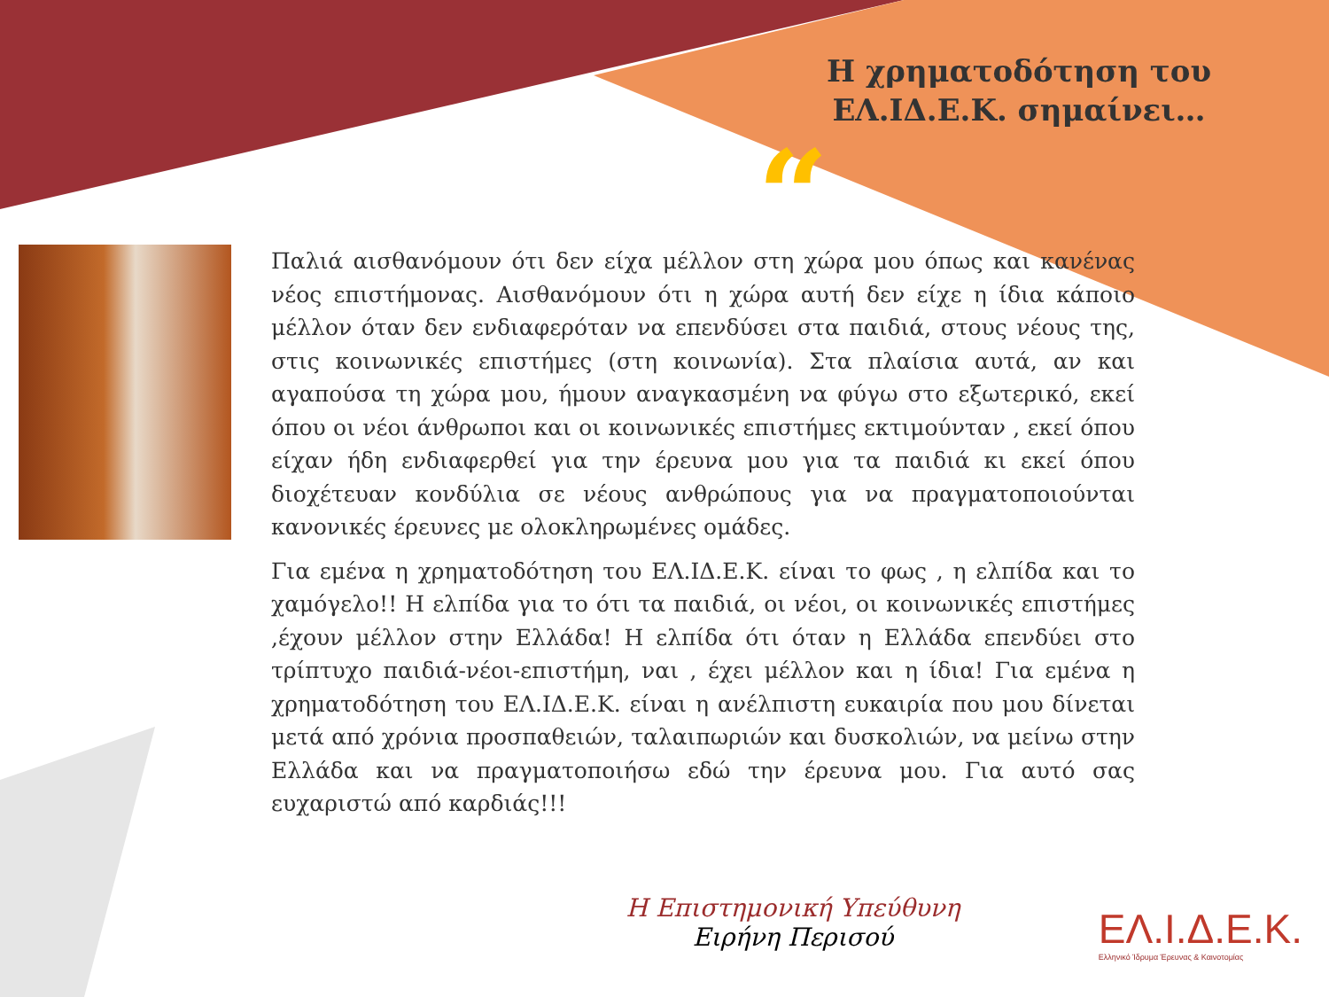Η χρηματοδότηση του ΕΛ.ΙΔ.Ε.Κ. σημαίνει…
“
Παλιά αισθανόμουν ότι δεν είχα μέλλον στη χώρα μου όπως και κανένας νέος επιστήμονας. Αισθανόμουν ότι η χώρα αυτή δεν είχε η ίδια κάποιο μέλλον όταν δεν ενδιαφερόταν να επενδύσει στα παιδιά, στους νέους της, στις κοινωνικές επιστήμες (στη κοινωνία). Στα πλαίσια αυτά, αν και αγαπούσα τη χώρα μου, ήμουν αναγκασμένη να φύγω στο εξωτερικό, εκεί όπου οι νέοι άνθρωποι και οι κοινωνικές επιστήμες εκτιμούνταν , εκεί όπου είχαν ήδη ενδιαφερθεί για την έρευνα μου για τα παιδιά κι εκεί όπου διοχέτευαν κονδύλια σε νέους ανθρώπους για να πραγματοποιούνται κανονικές έρευνες με ολοκληρωμένες ομάδες.
Για εμένα η χρηματοδότηση του ΕΛ.ΙΔ.Ε.Κ. είναι το φως , η ελπίδα και το χαμόγελο!! Η ελπίδα για το ότι τα παιδιά, οι νέοι, οι κοινωνικές επιστήμες ,έχουν μέλλον στην Ελλάδα! Η ελπίδα ότι όταν η Ελλάδα επενδύει στο τρίπτυχο παιδιά-νέοι-επιστήμη, ναι , έχει μέλλον και η ίδια! Για εμένα η χρηματοδότηση του ΕΛ.ΙΔ.Ε.Κ. είναι η ανέλπιστη ευκαιρία που μου δίνεται μετά από χρόνια προσπαθειών, ταλαιπωριών και δυσκολιών, να μείνω στην Ελλάδα και να πραγματοποιήσω εδώ την έρευνα μου. Για αυτό σας ευχαριστώ από καρδιάς!!!
Η Επιστημονική Υπεύθυνη
Ειρήνη Περισού
ΕΛ.Ι.Δ.Ε.Κ.
Ελληνικό Ίδρυμα Έρευνας & Καινοτομίας